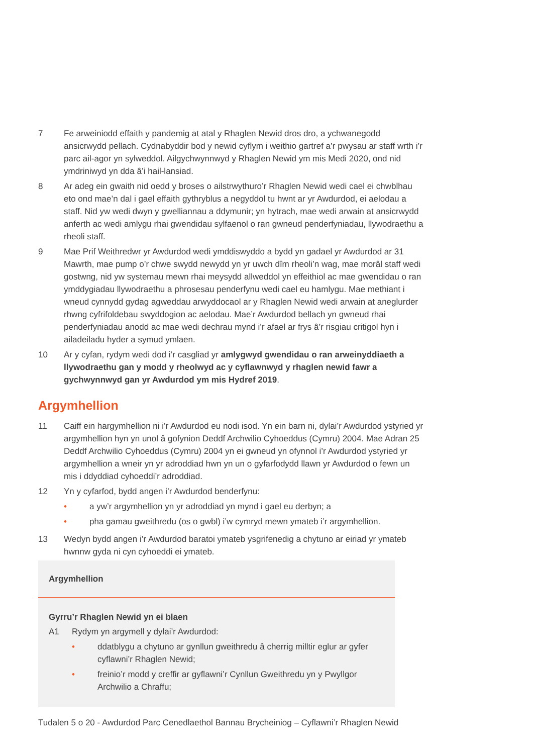7 Fe arweiniodd effaith y pandemig at atal y Rhaglen Newid dros dro, a ychwanegodd ansicrwydd pellach. Cydnabyddir bod y newid cyflym i weithio gartref a’r pwysau ar staff wrth i’r parc ail-agor yn sylweddol. Ailgychwynnwyd y Rhaglen Newid ym mis Medi 2020, ond nid ymdriniwyd yn dda â’i hail-lansiad.
8 Ar adeg ein gwaith nid oedd y broses o ailstrwythuro’r Rhaglen Newid wedi cael ei chwblhau eto ond mae’n dal i gael effaith gythryblus a negyddol tu hwnt ar yr Awdurdod, ei aelodau a staff. Nid yw wedi dwyn y gwelliannau a ddymunir; yn hytrach, mae wedi arwain at ansicrwydd anferth ac wedi amlygu rhai gwendidau sylfaenol o ran gwneud penderfyniadau, llywodraethu a rheoli staff.
9 Mae Prif Weithredwr yr Awdurdod wedi ymddiswyddo a bydd yn gadael yr Awdurdod ar 31 Mawrth, mae pump o’r chwe swydd newydd yn yr uwch dîm rheoli’n wag, mae morâl staff wedi gostwng, nid yw systemau mewn rhai meysydd allweddol yn effeithiol ac mae gwendidau o ran ymddygiadau llywodraethu a phrosesau penderfynu wedi cael eu hamlygu. Mae methiant i wneud cynnydd gydag agweddau arwyddocaol ar y Rhaglen Newid wedi arwain at aneglurder rhwng cyfrifoldebau swyddogion ac aelodau. Mae’r Awdurdod bellach yn gwneud rhai penderfyniadau anodd ac mae wedi dechrau mynd i’r afael ar frys â’r risgiau critigol hyn i ailadeiladu hyder a symud ymlaen.
10 Ar y cyfan, rydym wedi dod i’r casgliad yr amlygwyd gwendidau o ran arweinyddiaeth a llywodraethu gan y modd y rheolwyd ac y cyflawnwyd y rhaglen newid fawr a gychwynnwyd gan yr Awdurdod ym mis Hydref 2019.
Argymhellion
11 Caiff ein hargymhellion ni i’r Awdurdod eu nodi isod. Yn ein barn ni, dylai’r Awdurdod ystyried yr argymhellion hyn yn unol â gofynion Deddf Archwilio Cyhoeddus (Cymru) 2004. Mae Adran 25 Deddf Archwilio Cyhoeddus (Cymru) 2004 yn ei gwneud yn ofynnol i’r Awdurdod ystyried yr argymhellion a wneir yn yr adroddiad hwn yn un o gyfarfodydd llawn yr Awdurdod o fewn un mis i ddyddiad cyhoeddi’r adroddiad.
12 Yn y cyfarfod, bydd angen i’r Awdurdod benderfynu:
• a yw’r argymhellion yn yr adroddiad yn mynd i gael eu derbyn; a
• pha gamau gweithredu (os o gwbl) i’w cymryd mewn ymateb i’r argymhellion.
13 Wedyn bydd angen i’r Awdurdod baratoi ymateb ysgrifenedig a chytuno ar eiriad yr ymateb hwnnw gyda ni cyn cyhoeddi ei ymateb.
Argymhellion
Gyrru’r Rhaglen Newid yn ei blaen
A1 Rydym yn argymell y dylai’r Awdurdod:
• ddatblygu a chytuno ar gynllun gweithredu â cherrig milltir eglur ar gyfer cyflawni’r Rhaglen Newid;
• freinio’r modd y creffir ar gyflawni’r Cynllun Gweithredu yn y Pwyllgor Archwilio a Chraffu;
Tudalen 5 o 20 - Awdurdod Parc Cenedlaethol Bannau Brycheiniog – Cyflawni’r Rhaglen Newid